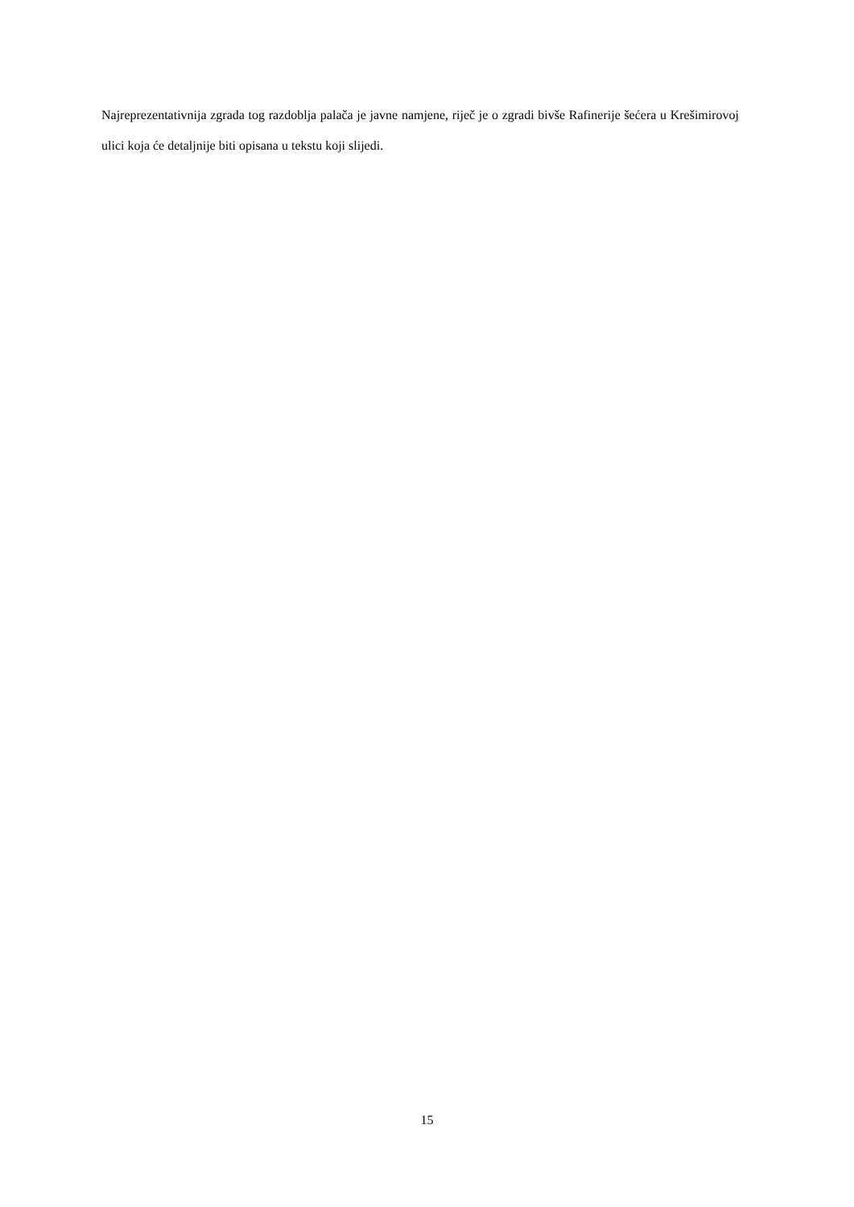Najreprezentativnija zgrada tog razdoblja palača je javne namjene, riječ je o zgradi bivše Rafinerije šećera u Krešimirovoj ulici koja će detaljnije biti opisana u tekstu koji slijedi.
15